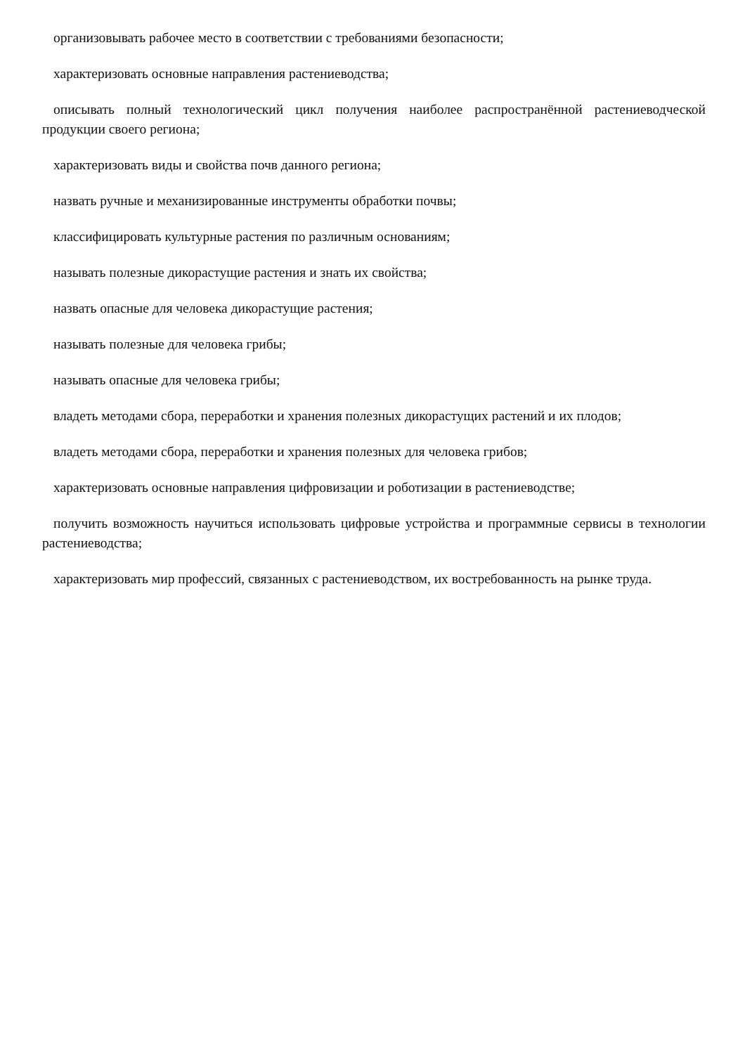организовывать рабочее место в соответствии с требованиями безопасности;
характеризовать основные направления растениеводства;
описывать полный технологический цикл получения наиболее распространённой растениеводческой продукции своего региона;
характеризовать виды и свойства почв данного региона;
назвать ручные и механизированные инструменты обработки почвы;
классифицировать культурные растения по различным основаниям;
называть полезные дикорастущие растения и знать их свойства;
назвать опасные для человека дикорастущие растения;
называть полезные для человека грибы;
называть опасные для человека грибы;
владеть методами сбора, переработки и хранения полезных дикорастущих растений и их плодов;
владеть методами сбора, переработки и хранения полезных для человека грибов;
характеризовать основные направления цифровизации и роботизации в растениеводстве;
получить возможность научиться использовать цифровые устройства и программные сервисы в технологии растениеводства;
характеризовать мир профессий, связанных с растениеводством, их востребованность на рынке труда.